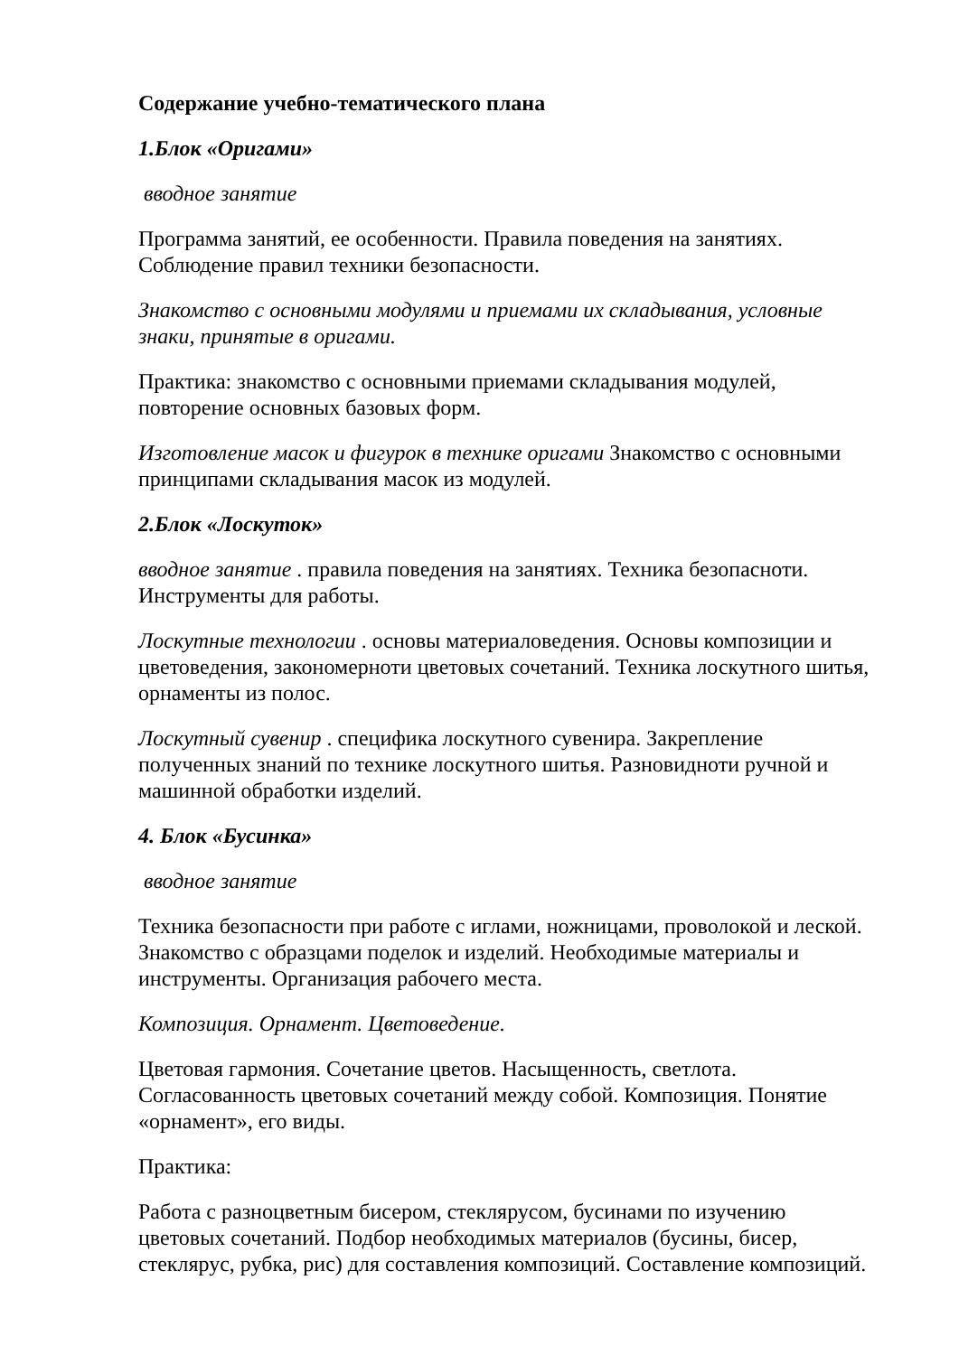Содержание учебно-тематического плана
1.Блок «Оригами»
вводное занятие
Программа занятий, ее особенности. Правила поведения на занятиях. Соблюдение правил техники безопасности.
Знакомство с основными модулями и приемами их складывания, условные знаки, принятые в оригами.
Практика: знакомство с основными приемами складывания модулей, повторение основных базовых форм.
Изготовление масок и фигурок в технике оригами Знакомство с основными принципами складывания масок из модулей.
2.Блок «Лоскуток»
вводное занятие . правила поведения на занятиях. Техника безопасноти. Инструменты для работы.
Лоскутные технологии . основы материаловедения. Основы композиции и цветоведения, закономерноти цветовых сочетаний. Техника лоскутного шитья, орнаменты из полос.
Лоскутный сувенир . специфика лоскутного сувенира. Закрепление полученных знаний по технике лоскутного шитья. Разновидноти ручной и машинной обработки изделий.
4. Блок «Бусинка»
вводное занятие
Техника безопасности при работе с иглами, ножницами, проволокой и леской. Знакомство с образцами поделок и изделий. Необходимые материалы и инструменты. Организация рабочего места.
Композиция. Орнамент. Цветоведение.
Цветовая гармония. Сочетание цветов. Насыщенность, светлота. Согласованность цветовых сочетаний между собой. Композиция. Понятие «орнамент», его виды.
Практика:
Работа с разноцветным бисером, стеклярусом, бусинами по изучению цветовых сочетаний. Подбор необходимых материалов (бусины, бисер, стеклярус, рубка, рис) для составления композиций. Составление композиций.